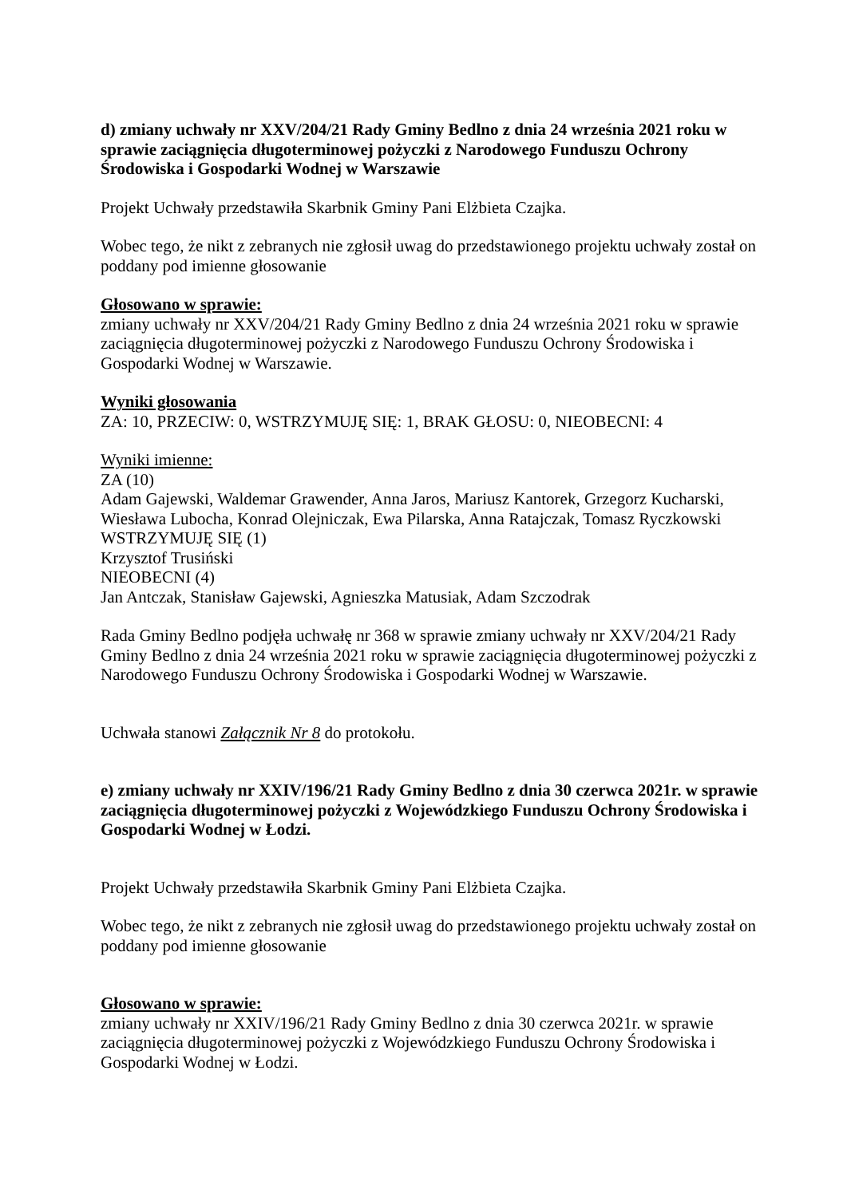d) zmiany uchwały nr XXV/204/21 Rady Gminy Bedlno z dnia 24 września 2021 roku w sprawie zaciągnięcia długoterminowej pożyczki z Narodowego Funduszu Ochrony Środowiska i Gospodarki Wodnej w Warszawie
Projekt Uchwały przedstawiła Skarbnik Gminy Pani Elżbieta Czajka.
Wobec tego, że nikt z zebranych nie zgłosił uwag do przedstawionego projektu uchwały został on poddany pod imienne głosowanie
Głosowano w sprawie:
zmiany uchwały nr XXV/204/21 Rady Gminy Bedlno z dnia 24 września 2021 roku w sprawie zaciągnięcia długoterminowej pożyczki z Narodowego Funduszu Ochrony Środowiska i Gospodarki Wodnej w Warszawie.
Wyniki głosowania
ZA: 10, PRZECIW: 0, WSTRZYMUJĘ SIĘ: 1, BRAK GŁOSU: 0, NIEOBECNI: 4
Wyniki imienne:
ZA (10)
Adam Gajewski, Waldemar Grawender, Anna Jaros, Mariusz Kantorek, Grzegorz Kucharski, Wiesława Lubocha, Konrad Olejniczak, Ewa Pilarska, Anna Ratajczak, Tomasz Ryczkowski
WSTRZYMUJĘ SIĘ (1)
Krzysztof Trusiński
NIEOBECNI (4)
Jan Antczak, Stanisław Gajewski, Agnieszka Matusiak, Adam Szczodrak
Rada Gminy Bedlno podjęła uchwałę nr 368 w sprawie zmiany uchwały nr XXV/204/21 Rady Gminy Bedlno z dnia 24 września 2021 roku w sprawie zaciągnięcia długoterminowej pożyczki z Narodowego Funduszu Ochrony Środowiska i Gospodarki Wodnej w Warszawie.
Uchwała stanowi Załącznik Nr 8 do protokołu.
e) zmiany uchwały nr XXIV/196/21 Rady Gminy Bedlno z dnia 30 czerwca 2021r. w sprawie zaciągnięcia długoterminowej pożyczki z Wojewódzkiego Funduszu Ochrony Środowiska i Gospodarki Wodnej w Łodzi.
Projekt Uchwały przedstawiła Skarbnik Gminy Pani Elżbieta Czajka.
Wobec tego, że nikt z zebranych nie zgłosił uwag do przedstawionego projektu uchwały został on poddany pod imienne głosowanie
Głosowano w sprawie:
zmiany uchwały nr XXIV/196/21 Rady Gminy Bedlno z dnia 30 czerwca 2021r. w sprawie zaciągnięcia długoterminowej pożyczki z Wojewódzkiego Funduszu Ochrony Środowiska i Gospodarki Wodnej w Łodzi.